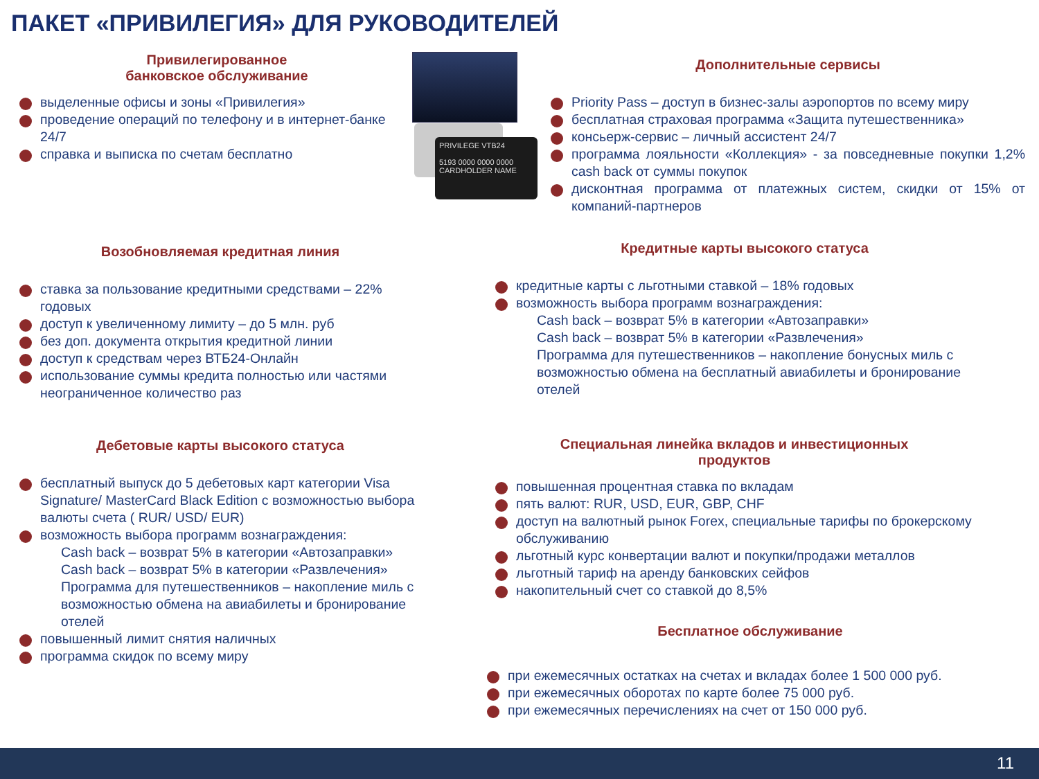ПАКЕТ «ПРИВИЛЕГИЯ» ДЛЯ РУКОВОДИТЕЛЕЙ
PRIVILEGE VTB24
5193 0000 0000 0000
CARDHOLDER NAME
Привилегированное
банковское обслуживание
выделенные офисы и зоны «Привилегия»
проведение операций по телефону и в интернет-банке 24/7
справка и выписка по счетам бесплатно
Дополнительные сервисы
Priority Pass – доступ в бизнес-залы аэропортов по всему миру
бесплатная страховая программа «Защита путешественника»
консьерж-сервис – личный ассистент 24/7
программа лояльности «Коллекция» - за повседневные покупки 1,2% cash back от суммы покупок
дисконтная программа от платежных систем, скидки от 15% от компаний-партнеров
Возобновляемая кредитная линия
ставка за пользование кредитными средствами – 22% годовых
доступ к увеличенному лимиту – до 5 млн. руб
без доп. документа открытия кредитной линии
доступ к средствам через ВТБ24-Онлайн
использование суммы кредита полностью или частями неограниченное количество раз
Кредитные карты высокого статуса
кредитные карты с льготными ставкой – 18% годовых
возможность выбора программ вознаграждения:
Cash back – возврат 5% в категории «Автозаправки»
Cash back – возврат 5% в категории «Развлечения»
Программа для путешественников – накопление бонусных миль с возможностью обмена на бесплатный авиабилеты и бронирование отелей
Дебетовые карты высокого статуса
бесплатный выпуск до 5 дебетовых карт категории Visa Signature/ MasterCard Black Edition с возможностью выбора валюты счета ( RUR/ USD/ EUR)
возможность выбора программ вознаграждения:
Cash back – возврат 5% в категории «Автозаправки»
Cash back – возврат 5% в категории «Развлечения»
Программа для путешественников – накопление миль с возможностью обмена на авиабилеты и бронирование отелей
повышенный лимит снятия наличных
программа скидок по всему миру
Специальная линейка вкладов и инвестиционных
продуктов
повышенная процентная ставка по вкладам
пять валют: RUR, USD, EUR, GBP, CHF
доступ на валютный рынок Forex, специальные тарифы по брокерскому обслуживанию
льготный курс конвертации валют и покупки/продажи металлов
льготный тариф на аренду банковских сейфов
накопительный счет со ставкой до 8,5%
Бесплатное обслуживание
при ежемесячных остатках на счетах и вкладах более 1 500 000 руб.
при ежемесячных оборотах по карте более 75 000 руб.
при ежемесячных перечислениях на счет от 150 000 руб.
11